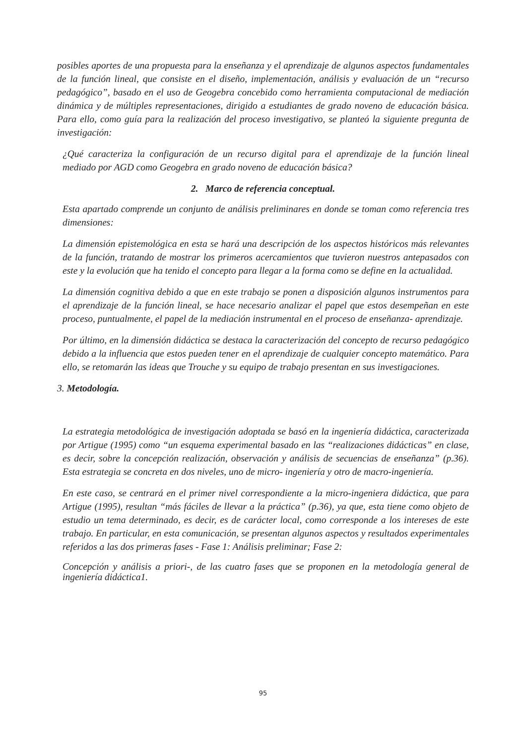posibles aportes de una propuesta para la enseñanza y el aprendizaje de algunos aspectos fundamentales de la función lineal, que consiste en el diseño, implementación, análisis y evaluación de un “recurso pedagógico”, basado en el uso de Geogebra concebido como herramienta computacional de mediación dinámica y de múltiples representaciones, dirigido a estudiantes de grado noveno de educación básica. Para ello, como guía para la realización del proceso investigativo, se planteó la siguiente pregunta de investigación:
¿Qué caracteriza la configuración de un recurso digital para el aprendizaje de la función lineal mediado por AGD como Geogebra en grado noveno de educación básica?
2. Marco de referencia conceptual.
Esta apartado comprende un conjunto de análisis preliminares en donde se toman como referencia tres dimensiones:
La dimensión epistemológica en esta se hará una descripción de los aspectos históricos más relevantes de la función, tratando de mostrar los primeros acercamientos que tuvieron nuestros antepasados con este y la evolución que ha tenido el concepto para llegar a la forma como se define en la actualidad.
La dimensión cognitiva debido a que en este trabajo se ponen a disposición algunos instrumentos para el aprendizaje de la función lineal, se hace necesario analizar el papel que estos desempeñan en este proceso, puntualmente, el papel de la mediación instrumental en el proceso de enseñanza- aprendizaje.
Por último, en la dimensión didáctica se destaca la caracterización del concepto de recurso pedagógico debido a la influencia que estos pueden tener en el aprendizaje de cualquier concepto matemático. Para ello, se retomarán las ideas que Trouche y su equipo de trabajo presentan en sus investigaciones.
3. Metodología.
La estrategia metodológica de investigación adoptada se basó en la ingeniería didáctica, caracterizada por Artigue (1995) como “un esquema experimental basado en las “realizaciones didácticas” en clase, es decir, sobre la concepción realización, observación y análisis de secuencias de enseñanza” (p.36). Esta estrategia se concreta en dos niveles, uno de micro- ingeniería y otro de macro-ingeniería.
En este caso, se centrará en el primer nivel correspondiente a la micro-ingeniera didáctica, que para Artigue (1995), resultan “más fáciles de llevar a la práctica” (p.36), ya que, esta tiene como objeto de estudio un tema determinado, es decir, es de carácter local, como corresponde a los intereses de este trabajo. En particular, en esta comunicación, se presentan algunos aspectos y resultados experimentales referidos a las dos primeras fases - Fase 1: Análisis preliminar; Fase 2:
Concepción y análisis a priori-, de las cuatro fases que se proponen en la metodología general de ingeniería didáctica1.
95